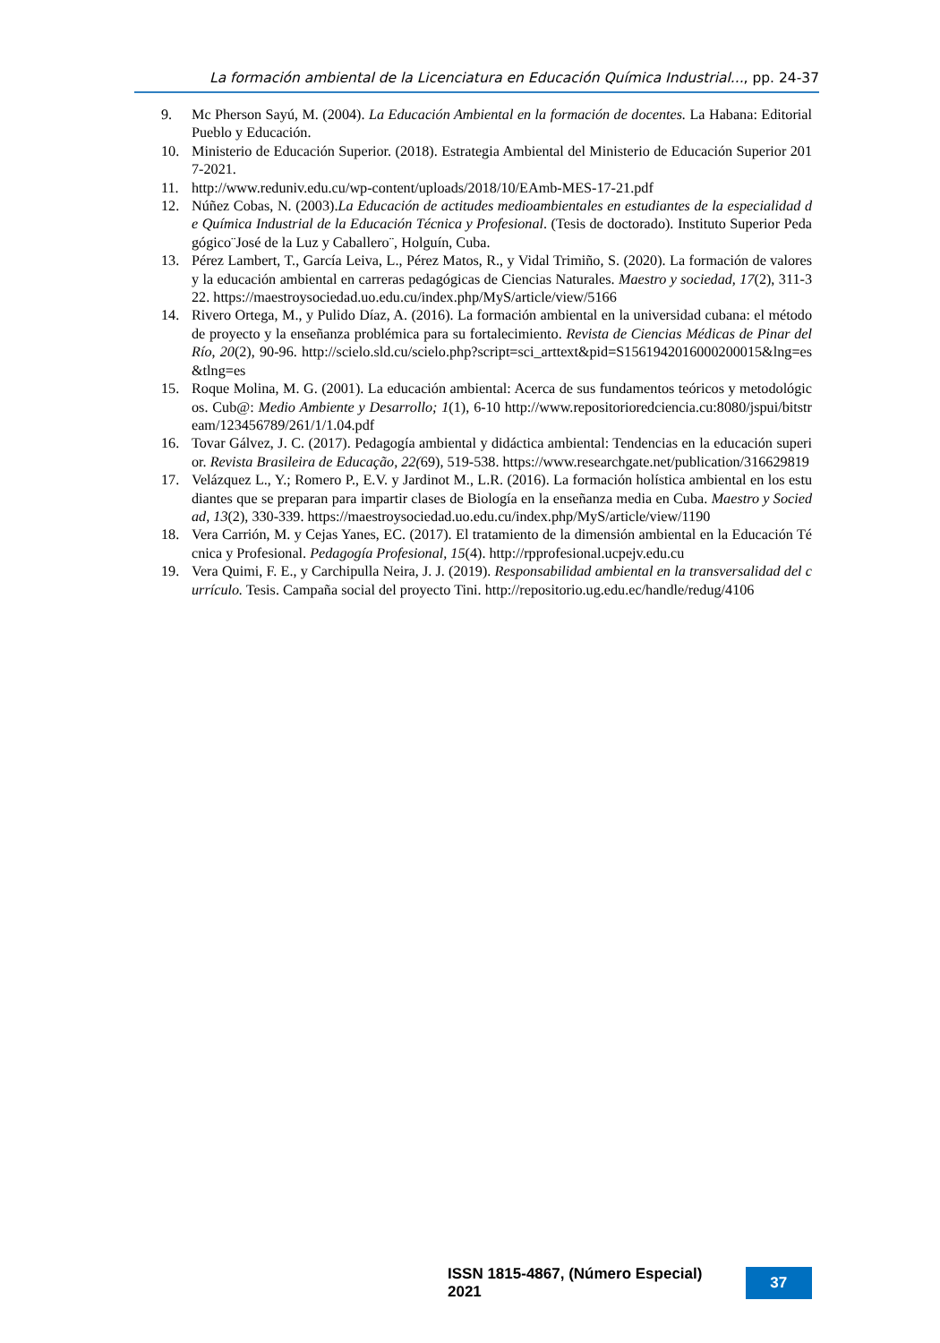La formación ambiental de la Licenciatura en Educación Química Industrial..., pp. 24-37
9. Mc Pherson Sayú, M. (2004). La Educación Ambiental en la formación de docentes. La Habana: Editorial Pueblo y Educación.
10. Ministerio de Educación Superior. (2018). Estrategia Ambiental del Ministerio de Educación Superior 2017-2021.
11. http://www.reduniv.edu.cu/wp-content/uploads/2018/10/EAmb-MES-17-21.pdf
12. Núñez Cobas, N. (2003).La Educación de actitudes medioambientales en estudiantes de la especialidad de Química Industrial de la Educación Técnica y Profesional. (Tesis de doctorado). Instituto Superior Pedagógico¨José de la Luz y Caballero¨, Holguín, Cuba.
13. Pérez Lambert, T., García Leiva, L., Pérez Matos, R., y Vidal Trimiño, S. (2020). La formación de valores y la educación ambiental en carreras pedagógicas de Ciencias Naturales. Maestro y sociedad, 17(2), 311-322. https://maestroysociedad.uo.edu.cu/index.php/MyS/article/view/5166
14. Rivero Ortega, M., y Pulido Díaz, A. (2016). La formación ambiental en la universidad cubana: el método de proyecto y la enseñanza problémica para su fortalecimiento. Revista de Ciencias Médicas de Pinar del Río, 20(2), 90-96. http://scielo.sld.cu/scielo.php?script=sci_arttext&pid=S1561942016000200015&lng=es&tlng=es
15. Roque Molina, M. G. (2001). La educación ambiental: Acerca de sus fundamentos teóricos y metodológicos. Cub@: Medio Ambiente y Desarrollo; 1(1), 6-10 http://www.repositorioredciencia.cu:8080/jspui/bitstream/123456789/261/1/1.04.pdf
16. Tovar Gálvez, J. C. (2017). Pedagogía ambiental y didáctica ambiental: Tendencias en la educación superior. Revista Brasileira de Educação, 22(69), 519-538. https://www.researchgate.net/publication/316629819
17. Velázquez L., Y.; Romero P., E.V. y Jardinot M., L.R. (2016). La formación holística ambiental en los estudiantes que se preparan para impartir clases de Biología en la enseñanza media en Cuba. Maestro y Sociedad, 13(2), 330-339. https://maestroysociedad.uo.edu.cu/index.php/MyS/article/view/1190
18. Vera Carrión, M. y Cejas Yanes, EC. (2017). El tratamiento de la dimensión ambiental en la Educación Técnica y Profesional. Pedagogía Profesional, 15(4). http://rpprofesional.ucpejv.edu.cu
19. Vera Quimi, F. E., y Carchipulla Neira, J. J. (2019). Responsabilidad ambiental en la transversalidad del currículo. Tesis. Campaña social del proyecto Tini. http://repositorio.ug.edu.ec/handle/redug/4106
ISSN 1815-4867, (Número Especial) 2021 37